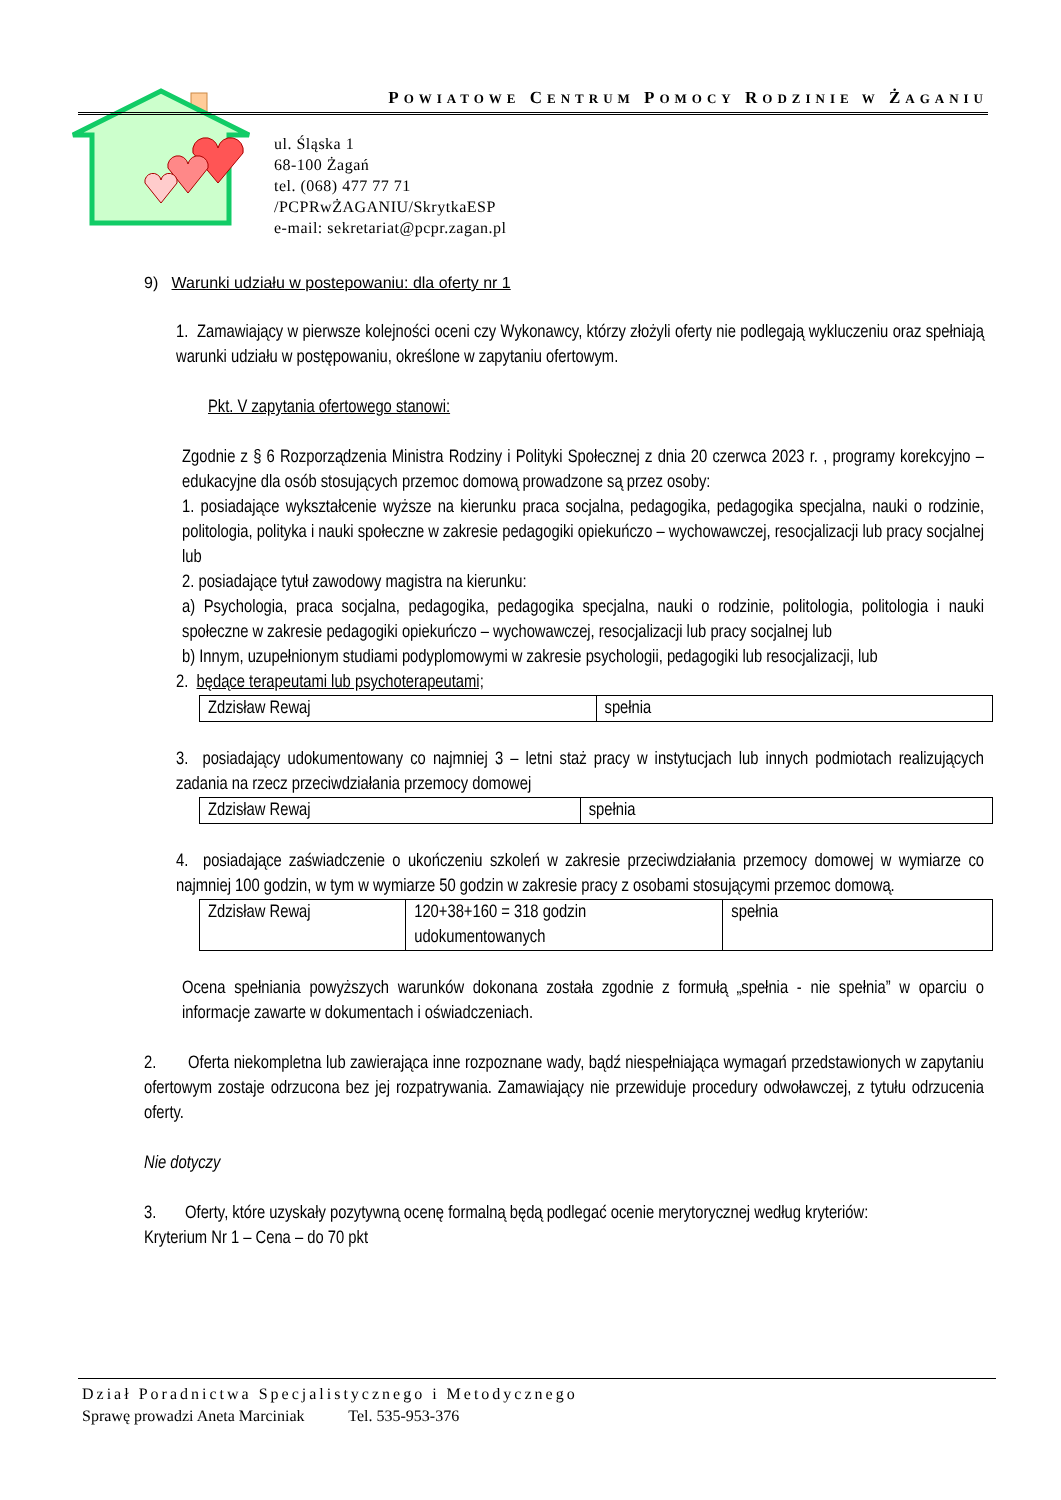POWIATOWE CENTRUM POMOCY RODZINIE W ŻAGANIU
ul. Śląska 1
68-100 Żagań
tel. (068) 477 77 71
/PCPRwŻAGANIU/SkrytkaESP
e-mail: sekretariat@pcpr.zagan.pl
9) Warunki udziału w postepowaniu: dla oferty nr 1
1. Zamawiający w pierwsze kolejności oceni czy Wykonawcy, którzy złożyli oferty nie podlegają wykluczeniu oraz spełniają warunki udziału w postępowaniu, określone w zapytaniu ofertowym.
Pkt. V zapytania ofertowego stanowi:
Zgodnie z § 6 Rozporządzenia Ministra Rodziny i Polityki Społecznej z dnia 20 czerwca 2023 r. , programy korekcyjno – edukacyjne dla osób stosujących przemoc domową prowadzone są przez osoby:
1. posiadające wykształcenie wyższe na kierunku praca socjalna, pedagogika, pedagogika specjalna, nauki o rodzinie, politologia, polityka i nauki społeczne w zakresie pedagogiki opiekuńczo – wychowawczej, resocjalizacji lub pracy socjalnej lub
2. posiadające tytuł zawodowy magistra na kierunku:
a) Psychologia, praca socjalna, pedagogika, pedagogika specjalna, nauki o rodzinie, politologia, politologia i nauki społeczne w zakresie pedagogiki opiekuńczo – wychowawczej, resocjalizacji lub pracy socjalnej lub
b) Innym, uzupełnionym studiami podyplomowymi w zakresie psychologii, pedagogiki lub resocjalizacji, lub
2. będące terapeutami lub psychoterapeutami;
| Zdzisław Rewaj | spełnia |
3. posiadający udokumentowany co najmniej 3 – letni staż pracy w instytucjach lub innych podmiotach realizujących zadania na rzecz przeciwdziałania przemocy domowej
| Zdzisław Rewaj | spełnia |
4. posiadające zaświadczenie o ukończeniu szkoleń w zakresie przeciwdziałania przemocy domowej w wymiarze co najmniej 100 godzin, w tym w wymiarze 50 godzin w zakresie pracy z osobami stosującymi przemoc domową.
| Zdzisław Rewaj | 120+38+160 = 318 godzin udokumentowanych | spełnia |
Ocena spełniania powyższych warunków dokonana została zgodnie z formułą „spełnia - nie spełnia” w oparciu o informacje zawarte w dokumentach i oświadczeniach.
2. Oferta niekompletna lub zawierająca inne rozpoznane wady, bądź niespełniająca wymagań przedstawionych w zapytaniu ofertowym zostaje odrzucona bez jej rozpatrywania. Zamawiający nie przewiduje procedury odwoławczej, z tytułu odrzucenia oferty.
Nie dotyczy
3. Oferty, które uzyskały pozytywną ocenę formalną będą podlegać ocenie merytorycznej według kryteriów:
Kryterium Nr 1 – Cena – do 70 pkt
Dział Poradnictwa Specjalistycznego i Metodycznego
Sprawę prowadzi Aneta Marciniak Tel. 535-953-376